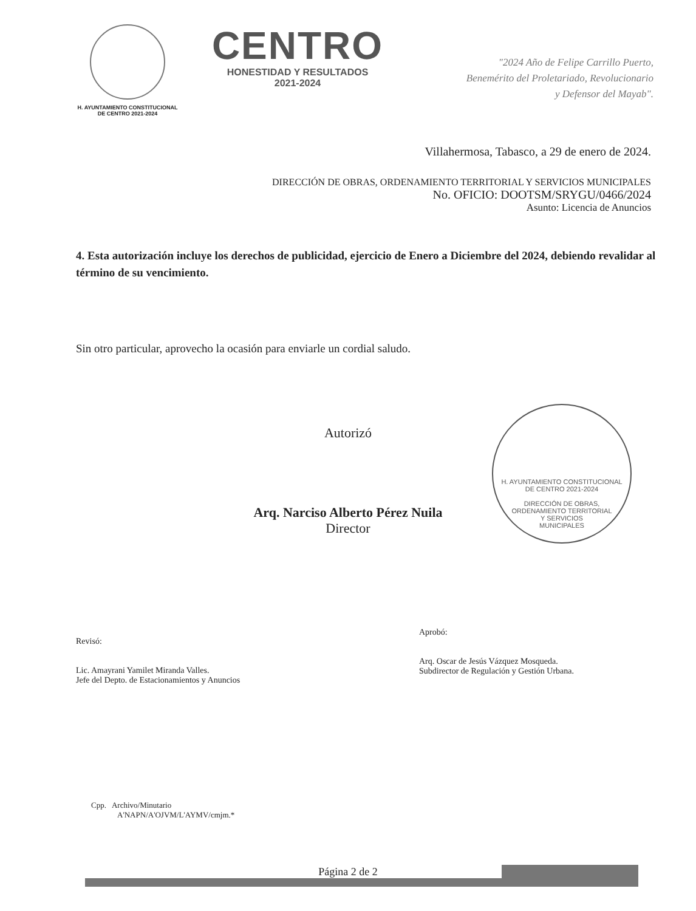H. AYUNTAMIENTO CONSTITUCIONAL
DE CENTRO 2021-2024
CENTRO
HONESTIDAD Y RESULTADOS
2021-2024
"2024 Año de Felipe Carrillo Puerto,
Benemérito del Proletariado, Revolucionario
y Defensor del Mayab".
Villahermosa, Tabasco, a 29 de enero de 2024.
DIRECCIÓN DE OBRAS, ORDENAMIENTO TERRITORIAL Y SERVICIOS MUNICIPALES
No. OFICIO: DOOTSM/SRYGU/0466/2024
Asunto: Licencia de Anuncios
4. Esta autorización incluye los derechos de publicidad, ejercicio de Enero a Diciembre del 2024, debiendo revalidar al término de su vencimiento.
Sin otro particular, aprovecho la ocasión para enviarle un cordial saludo.
Autorizó
Arq. Narciso Alberto Pérez Nuila
Director
H. AYUNTAMIENTO CONSTITUCIONAL
DE CENTRO 2021-2024
DIRECCIÓN DE OBRAS,
ORDENAMIENTO TERRITORIAL
Y SERVICIOS
MUNICIPALES
Revisó:
Lic. Amayrani Yamilet Miranda Valles.
Jefe del Depto. de Estacionamientos y Anuncios
Aprobó:
Arq. Oscar de Jesús Vázquez Mosqueda.
Subdirector de Regulación y Gestión Urbana.
Cpp. Archivo/Minutario
A'NAPN/A'OJVM/L'AYMV/cmjm.*
Página 2 de 2